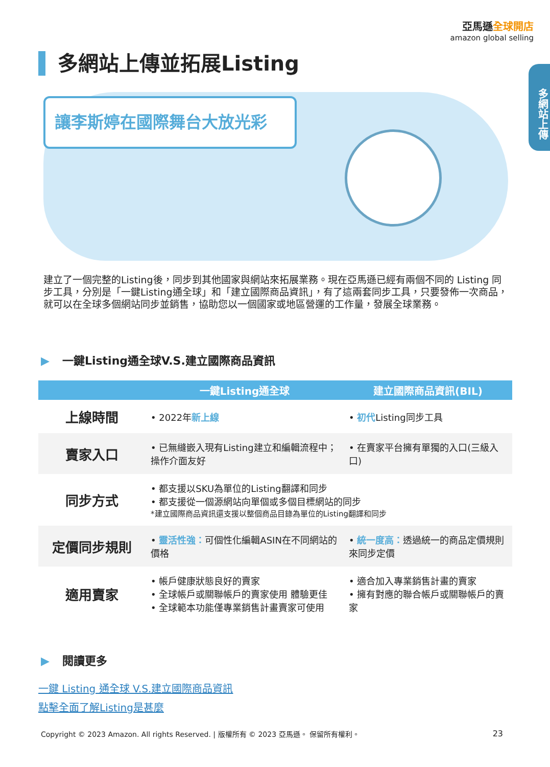亞馬遜全球開店
amazon global selling
多網站上傳
多網站上傳並拓展Listing
讓李斯婷在國際舞台大放光彩
建立了一個完整的Listing後，同步到其他國家與網站來拓展業務。現在亞馬遜已經有兩個不同的 Listing 同步工具，分別是「一鍵Listing通全球」和「建立國際商品資訊」，有了這兩套同步工具，只要發佈一次商品，就可以在全球多個網站同步並銷售，協助您以一個國家或地區營運的工作量，發展全球業務。
▶ 一鍵Listing通全球V.S.建立國際商品資訊
| | 一鍵Listing通全球 | 建立國際商品資訊(BIL) |
| --- | --- | --- |
| 上線時間 | • 2022年 新上線 | • 初代 Listing同步工具 |
| 賣家入口 | • 已無縫嵌入現有Listing建立和編輯流程中；操作介面友好 | • 在賣家平台擁有單獨的入口(三級入口) |
| 同步方式 | • 都支援以SKU為單位的Listing翻譯和同步 • 都支援從一個源網站向單個或多個目標網站的同步 *建立國際商品資訊還支援以整個商品目錄為單位的Listing翻譯和同步 | |
| 定價同步規則 | • 靈活性強： 可個性化編輯ASIN在不同網站的價格 | • 統一度高： 透過統一的商品定價規則來同步定價 |
| 適用賣家 | • 帳戶健康狀態良好的賣家 • 全球帳戶或關聯帳戶的賣家使用 體驗更佳 • 全球範本功能僅專業銷售計畫賣家可使用 | • 適合加入專業銷售計畫的賣家 • 擁有對應的聯合帳戶或關聯帳戶的賣家 |
▶ 閱讀更多
一鍵 Listing 通全球 V.S.建立國際商品資訊
點擊全面了解Listing是甚麼
Copyright © 2023 Amazon. All rights Reserved. | 版權所有 © 2023 亞馬遜。 保留所有權利。 23